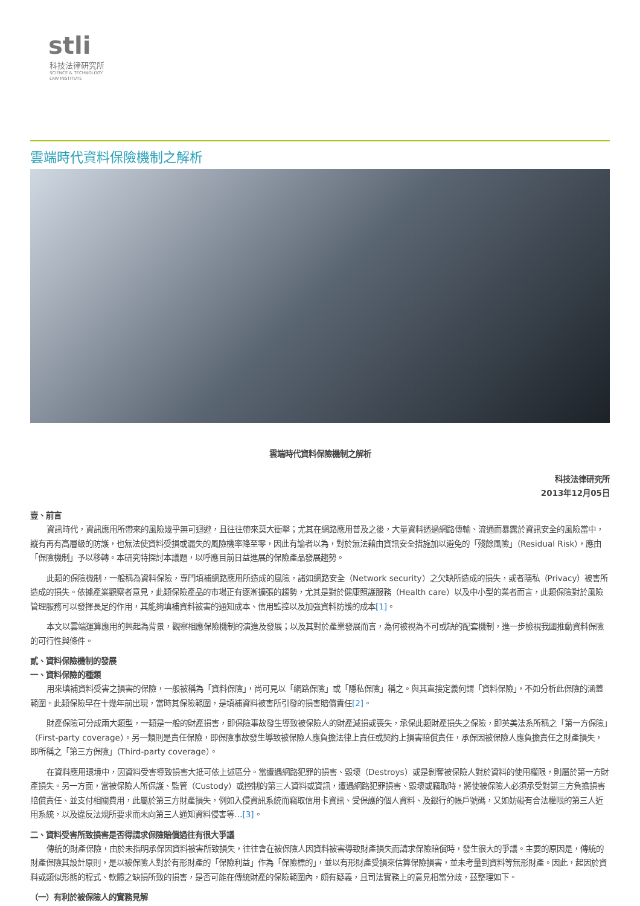stli
科技法律研究所
SCIENCE & TECHNOLOGY
LAW INSTITUTE
雲端時代資料保險機制之解析
雲端時代資料保險機制之解析
科技法律研究所
2013年12月05日
壹、前言
資訊時代，資訊應用所帶來的風險幾乎無可迴避，且往往帶來莫大衝擊；尤其在網路應用普及之後，大量資料透過網路傳輸、流通而暴露於資訊安全的風險當中，縱有再有高層級的防護，也無法使資料受損或漏失的風險機率降至零，因此有論者以為，對於無法藉由資訊安全措施加以避免的「殘餘風險」（Residual Risk），應由「保險機制」予以移轉。本研究特探討本議題，以呼應目前日益進展的保險產品發展趨勢。
此類的保險機制，一般稱為資料保險，專門填補網路應用所造成的風險，諸如網路安全（Network security）之欠缺所造成的損失，或者隱私（Privacy）被害所造成的損失。依據產業觀察者意見，此類保險產品的市場正有逐漸擴張的趨勢，尤其是對於健康照護服務（Health care）以及中小型的業者而言，此類保險對於風險管理服務可以發揮長足的作用，其能夠填補資料被害的通知成本、信用監控以及加強資料防護的成本[1]。
本文以雲端運算應用的興起為背景，觀察相應保險機制的演進及發展；以及其對於產業發展而言，為何被視為不可或缺的配套機制，進一步檢視我國推動資料保險的可行性與條件。
貳、資料保險機制的發展
一、資料保險的種類
用來填補資料受害之損害的保險，一般被稱為「資料保險」，尚可見以「網路保險」或「隱私保險」稱之。與其直接定義何謂「資料保險」，不如分析此保險的涵蓋範圍。此類保險早在十幾年前出現，當時其保險範圍，是填補資料被害所引發的損害賠償責任[2]。
財產保險可分成兩大類型，一類是一般的財產損害，即保險事故發生導致被保險人的財產減損或喪失，承保此類財產損失之保險，即英美法系所稱之「第一方保險」（First-party coverage）。另一類則是責任保險，即保險事故發生導致被保險人應負擔法律上責任或契約上損害賠償責任，承保因被保險人應負擔責任之財產損失，即所稱之「第三方保險」（Third-party coverage）。
在資料應用環境中，因資料受害導致損害大抵可依上述區分。當遭遇網路犯罪的損害、毀壞（Destroys）或是剝奪被保險人對於資料的使用權限，則屬於第一方財產損失。另一方面，當被保險人所保護、監管（Custody）或控制的第三人資料或資訊，遭遇網路犯罪損害、毀壞或竊取時，將使被保險人必須承受對第三方負擔損害賠償責任、並支付相關費用，此屬於第三方財產損失，例如入侵資訊系統而竊取信用卡資訊、受保護的個人資料、及銀行的帳戶號碼，又如妨礙有合法權限的第三人近用系統，以及違反法規所要求而未向第三人通知資料侵害等…[3]。
二、資料受害所致損害是否得請求保險賠償過往有很大爭議
傳統的財產保險，由於未指明承保因資料被害所致損失，往往會在被保險人因資料被害導致財產損失而請求保險賠償時，發生很大的爭議。主要的原因是，傳統的財產保險其設計原則，是以被保險人對於有形財產的「保險利益」作為「保險標的」，並以有形財產受損來估算保險損害，並未考量到資料等無形財產。因此，起因於資料或類似形態的程式、軟體之缺損所致的損害，是否可能在傳統財產的保險範圍內，頗有疑義，且司法實務上的意見相當分歧，茲整理如下。
（一）有利於被保險人的實務見解